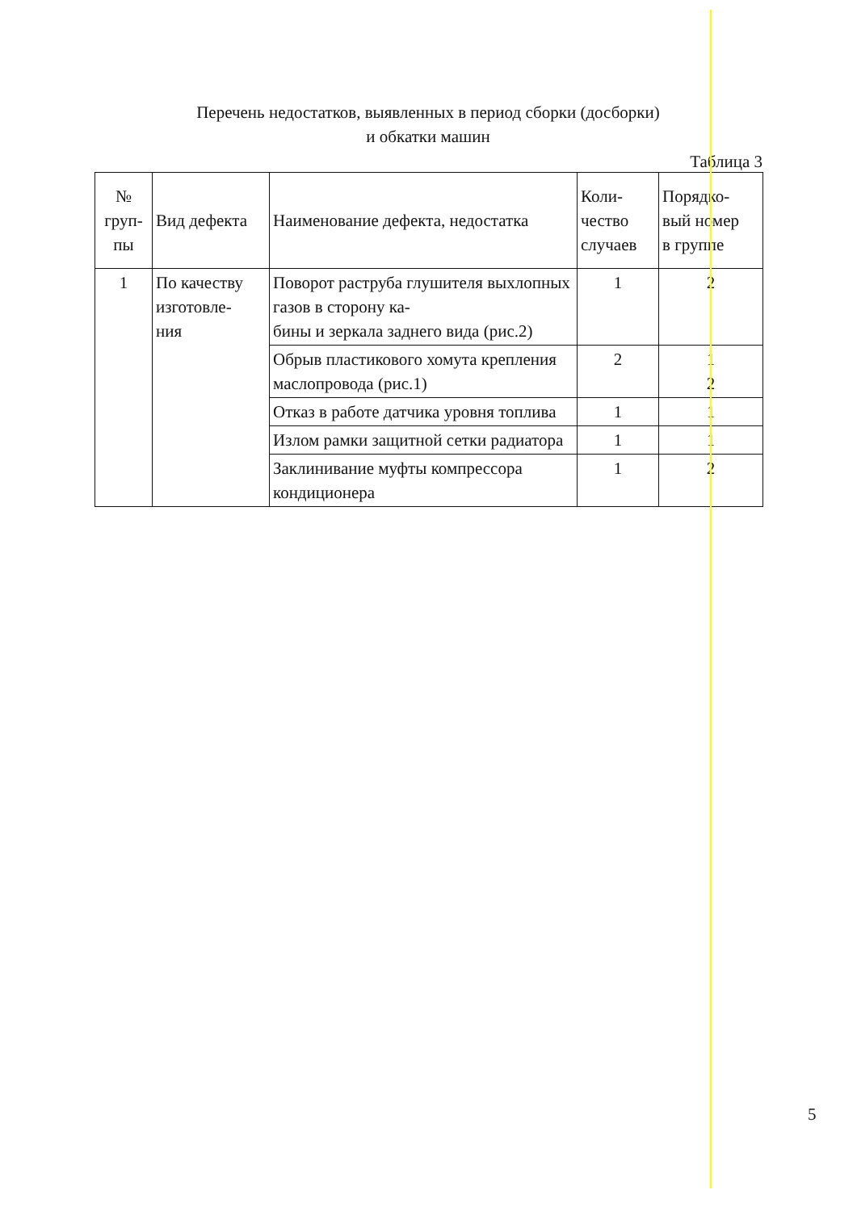Перечень недостатков, выявленных в период сборки (досборки)
и обкатки машин
Таблица 3
| № груп- пы | Вид дефекта | Наименование дефекта, недостатка | Коли- чество случаев | Порядко- вый номер в группе |
| --- | --- | --- | --- | --- |
| 1 | По качеству изготовле- ния | Поворот раструба глушителя выхлопных газов в сторону ка- бины и зеркала заднего вида (рис.2) | 1 | 2 |
| | | Обрыв пластикового хомута крепления маслопровода (рис.1) | 2 | 1 2 |
| | | Отказ в работе датчика уровня топлива | 1 | 1 |
| | | Излом рамки защитной сетки радиатора | 1 | 1 |
| | | Заклинивание муфты компрессора кондиционера | 1 | 2 |
5